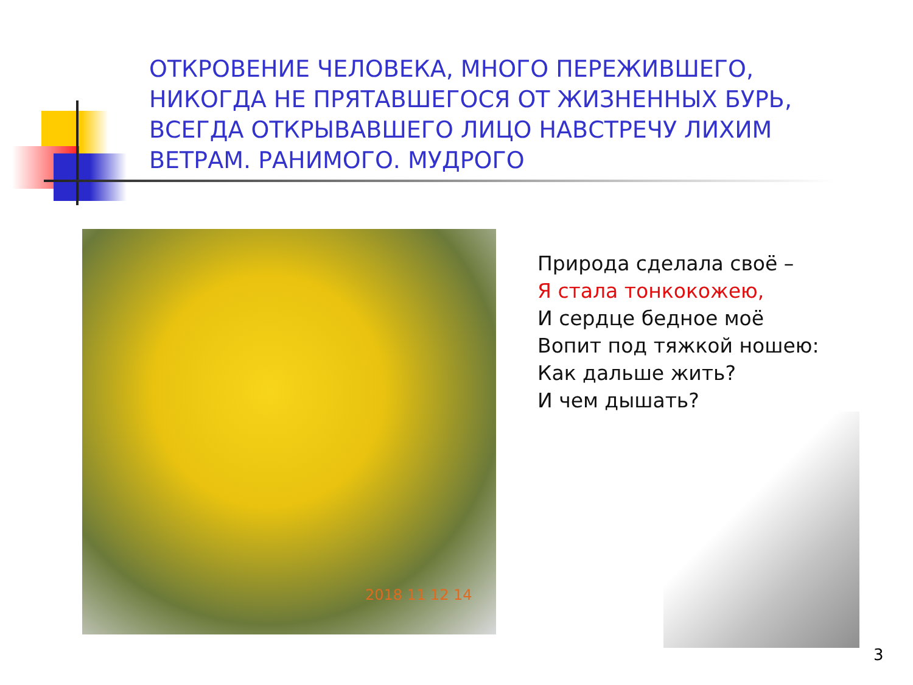ОТКРОВЕНИЕ ЧЕЛОВЕКА, МНОГО ПЕРЕЖИВШЕГО, НИКОГДА НЕ ПРЯТАВШЕГОСЯ ОТ ЖИЗНЕННЫХ БУРЬ, ВСЕГДА ОТКРЫВАВШЕГО ЛИЦО НАВСТРЕЧУ ЛИХИМ ВЕТРАМ. РАНИМОГО. МУДРОГО
2018 11 12 14
Природа сделала своё –
Я стала тонкокожею,
И сердце бедное моё
Вопит под тяжкой ношею:
Как дальше жить?
И чем дышать?
3